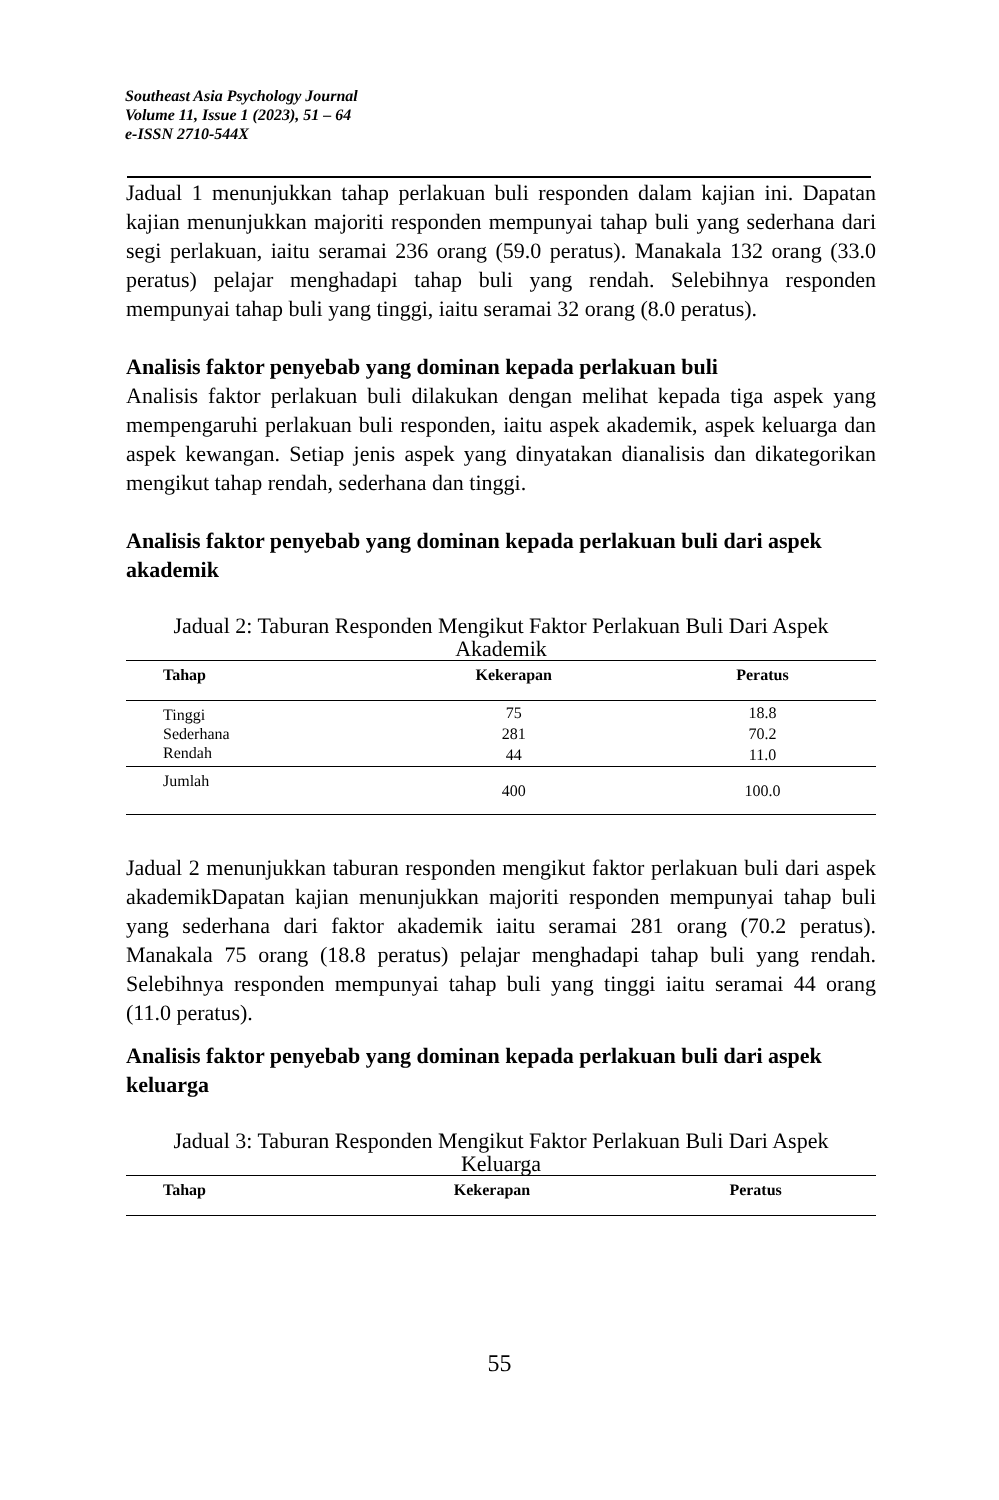Southeast Asia Psychology Journal
Volume 11, Issue 1 (2023), 51 – 64
e-ISSN 2710-544X
Jadual 1 menunjukkan tahap perlakuan buli responden dalam kajian ini. Dapatan kajian menunjukkan majoriti responden mempunyai tahap buli yang sederhana dari segi perlakuan, iaitu seramai 236 orang (59.0 peratus). Manakala 132 orang (33.0 peratus) pelajar menghadapi tahap buli yang rendah. Selebihnya responden mempunyai tahap buli yang tinggi, iaitu seramai 32 orang (8.0 peratus).
Analisis faktor penyebab yang dominan kepada perlakuan buli
Analisis faktor perlakuan buli dilakukan dengan melihat kepada tiga aspek yang mempengaruhi perlakuan buli responden, iaitu aspek akademik, aspek keluarga dan aspek kewangan. Setiap jenis aspek yang dinyatakan dianalisis dan dikategorikan mengikut tahap rendah, sederhana dan tinggi.
Analisis faktor penyebab yang dominan kepada perlakuan buli dari aspek akademik
Jadual 2: Taburan Responden Mengikut Faktor Perlakuan Buli Dari Aspek Akademik
| Tahap | Kekerapan | Peratus |
| --- | --- | --- |
| Tinggi | 75 | 18.8 |
| Sederhana | 281 | 70.2 |
| Rendah | 44 | 11.0 |
| Jumlah | 400 | 100.0 |
Jadual 2 menunjukkan taburan responden mengikut faktor perlakuan buli dari aspek akademikDapatan kajian menunjukkan majoriti responden mempunyai tahap buli yang sederhana dari faktor akademik iaitu seramai 281 orang (70.2 peratus). Manakala 75 orang (18.8 peratus) pelajar menghadapi tahap buli yang rendah. Selebihnya responden mempunyai tahap buli yang tinggi iaitu seramai 44 orang (11.0 peratus).
Analisis faktor penyebab yang dominan kepada perlakuan buli dari aspek keluarga
Jadual 3: Taburan Responden Mengikut Faktor Perlakuan Buli Dari Aspek Keluarga
| Tahap | Kekerapan | Peratus |
| --- | --- | --- |
55